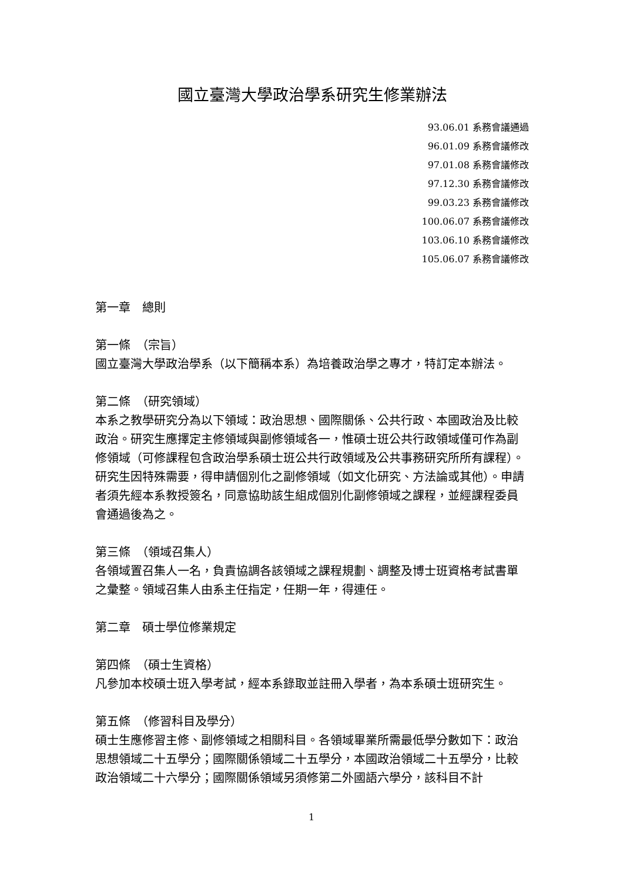國立臺灣大學政治學系研究生修業辦法
93.06.01 系務會議通過
96.01.09 系務會議修改
97.01.08 系務會議修改
97.12.30 系務會議修改
99.03.23 系務會議修改
100.06.07 系務會議修改
103.06.10 系務會議修改
105.06.07 系務會議修改
第一章　總則
第一條　（宗旨）
國立臺灣大學政治學系（以下簡稱本系）為培養政治學之專才，特訂定本辦法。
第二條　（研究領域）
本系之教學研究分為以下領域：政治思想、國際關係、公共行政、本國政治及比較政治。研究生應擇定主修領域與副修領域各一，惟碩士班公共行政領域僅可作為副修領域（可修課程包含政治學系碩士班公共行政領域及公共事務研究所所有課程）。
研究生因特殊需要，得申請個別化之副修領域（如文化研究、方法論或其他）。申請者須先經本系教授簽名，同意協助該生組成個別化副修領域之課程，並經課程委員會通過後為之。
第三條　（領域召集人）
各領域置召集人一名，負責協調各該領域之課程規劃、調整及博士班資格考試書單之彙整。領域召集人由系主任指定，任期一年，得連任。
第二章　碩士學位修業規定
第四條　（碩士生資格）
凡參加本校碩士班入學考試，經本系錄取並註冊入學者，為本系碩士班研究生。
第五條　（修習科目及學分）
碩士生應修習主修、副修領域之相關科目。各領域畢業所需最低學分數如下：政治思想領域二十五學分；國際關係領域二十五學分，本國政治領域二十五學分，比較政治領域二十六學分；國際關係領域另須修第二外國語六學分，該科目不計
1